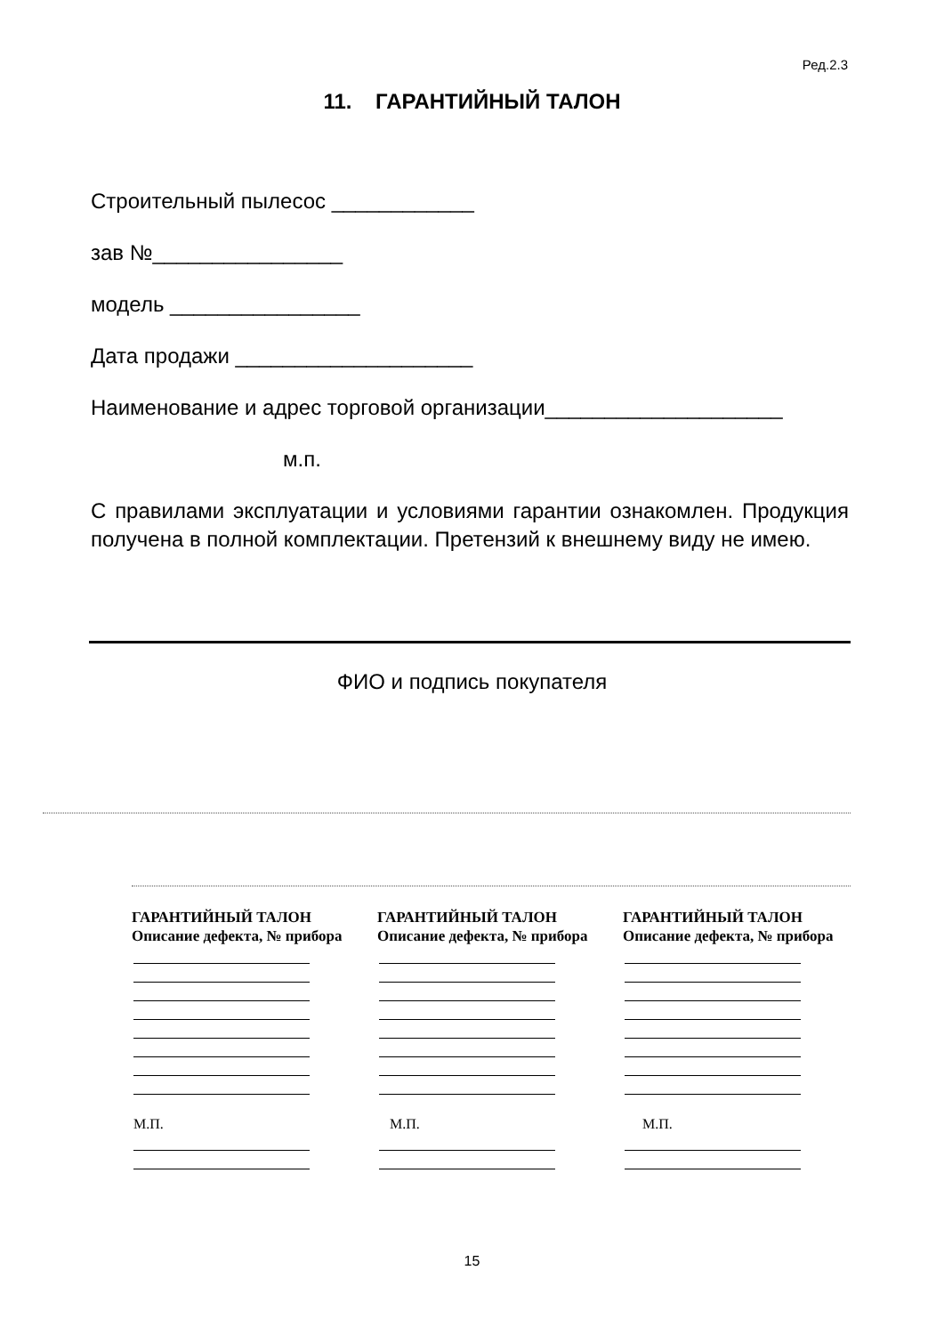Ред.2.3
11. ГАРАНТИЙНЫЙ ТАЛОН
Строительный пылесос ____________
зав №________________
модель ________________
Дата продажи ____________________
Наименование и адрес торговой организации____________________
м.п.
С правилами эксплуатации и условиями гарантии ознакомлен. Продукция получена в полной комплектации. Претензий к внешнему виду не имею.
ФИО и подпись покупателя
ГАРАНТИЙНЫЙ ТАЛОН
Описание дефекта, № прибора
М.П.
ГАРАНТИЙНЫЙ ТАЛОН
Описание дефекта, № прибора
М.П.
ГАРАНТИЙНЫЙ ТАЛОН
Описание дефекта, № прибора
М.П.
15